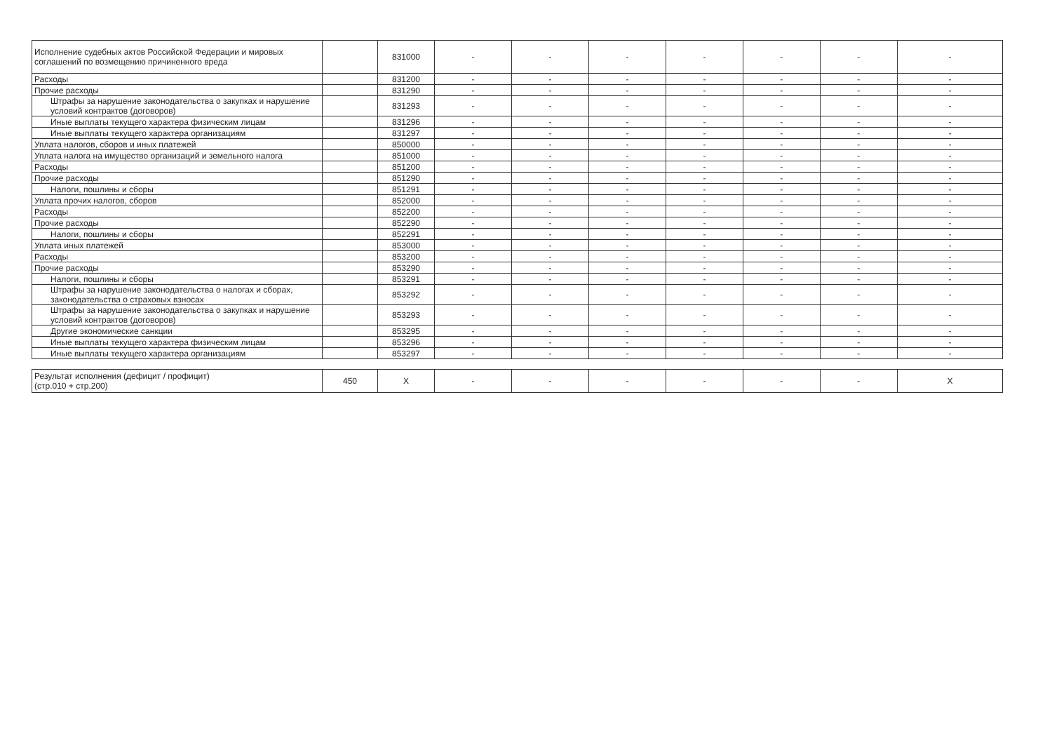| Исполнение судебных актов Российской Федерации и мировых соглашений по возмещению причиненного вреда | | 831000 | - | - | - | - | - | - | - |
| Расходы | | 831200 | - | - | - | - | - | - | - |
| Прочие расходы | | 831290 | - | - | - | - | - | - | - |
| Штрафы за нарушение законодательства о закупках и нарушение условий контрактов (договоров) | | 831293 | - | - | - | - | - | - | - |
| Иные выплаты текущего характера физическим лицам | | 831296 | - | - | - | - | - | - | - |
| Иные выплаты текущего характера организациям | | 831297 | - | - | - | - | - | - | - |
| Уплата налогов, сборов и иных платежей | | 850000 | - | - | - | - | - | - | - |
| Уплата налога на имущество организаций и земельного налога | | 851000 | - | - | - | - | - | - | - |
| Расходы | | 851200 | - | - | - | - | - | - | - |
| Прочие расходы | | 851290 | - | - | - | - | - | - | - |
| Налоги, пошлины и сборы | | 851291 | - | - | - | - | - | - | - |
| Уплата прочих налогов, сборов | | 852000 | - | - | - | - | - | - | - |
| Расходы | | 852200 | - | - | - | - | - | - | - |
| Прочие расходы | | 852290 | - | - | - | - | - | - | - |
| Налоги, пошлины и сборы | | 852291 | - | - | - | - | - | - | - |
| Уплата иных платежей | | 853000 | - | - | - | - | - | - | - |
| Расходы | | 853200 | - | - | - | - | - | - | - |
| Прочие расходы | | 853290 | - | - | - | - | - | - | - |
| Налоги, пошлины и сборы | | 853291 | - | - | - | - | - | - | - |
| Штрафы за нарушение законодательства о налогах и сборах, законодательства о страховых взносах | | 853292 | - | - | - | - | - | - | - |
| Штрафы за нарушение законодательства о закупках и нарушение условий контрактов (договоров) | | 853293 | - | - | - | - | - | - | - |
| Другие экономические санкции | | 853295 | - | - | - | - | - | - | - |
| Иные выплаты текущего характера физическим лицам | | 853296 | - | - | - | - | - | - | - |
| Иные выплаты текущего характера организациям | | 853297 | - | - | - | - | - | - | - |
| Результат исполнения (дефицит / профицит) (стр.010 + стр.200) | 450 | X | - | - | - | - | - | - | X |